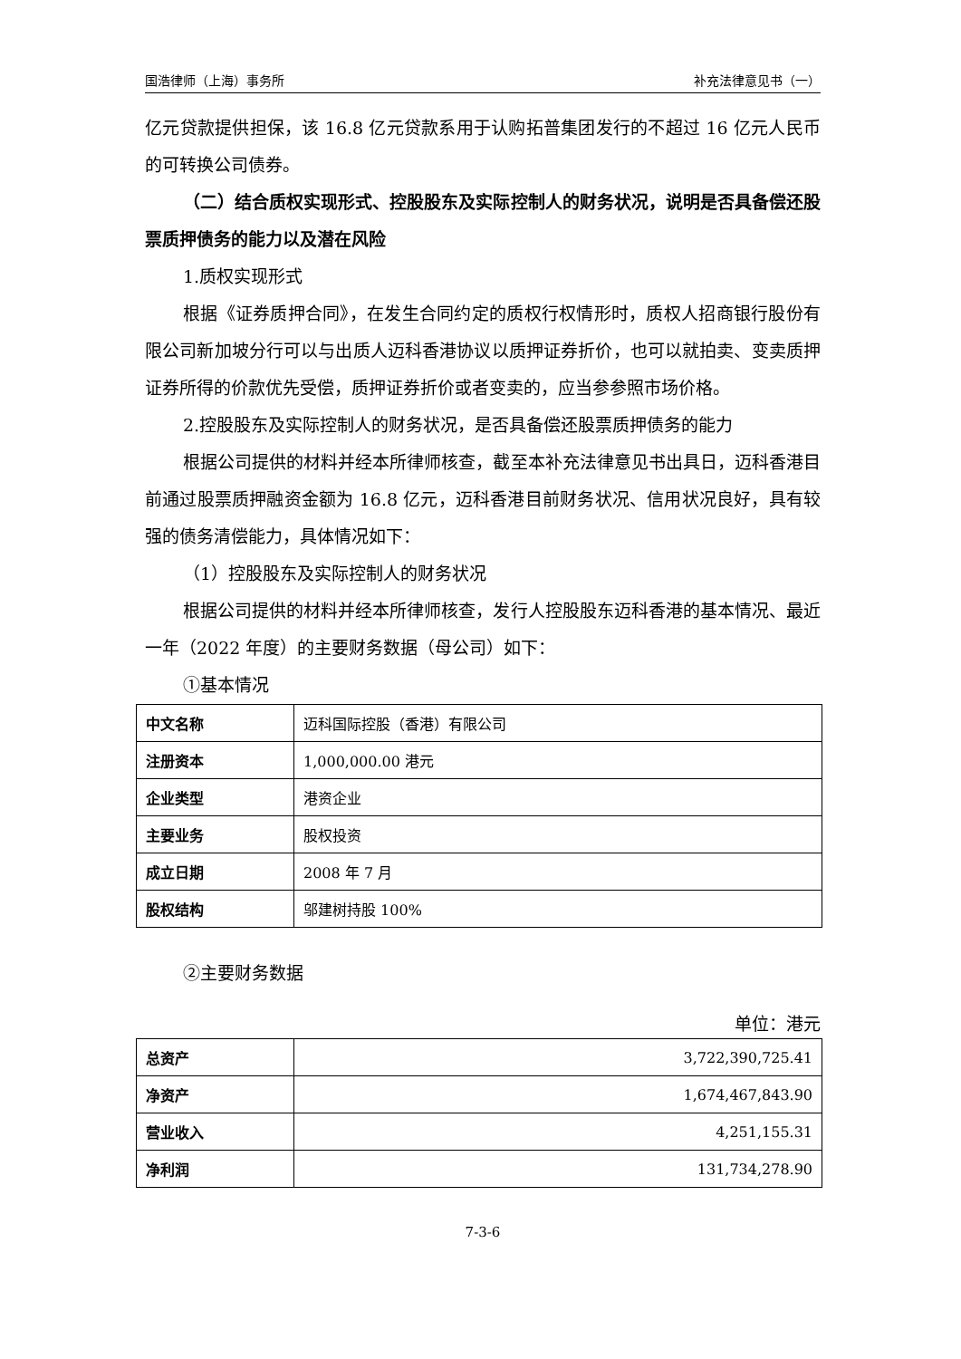国浩律师（上海）事务所 补充法律意见书（一）
亿元贷款提供担保，该 16.8 亿元贷款系用于认购拓普集团发行的不超过 16 亿元人民币的可转换公司债券。
（二）结合质权实现形式、控股股东及实际控制人的财务状况，说明是否具备偿还股票质押债务的能力以及潜在风险
1.质权实现形式
根据《证券质押合同》，在发生合同约定的质权行权情形时，质权人招商银行股份有限公司新加坡分行可以与出质人迈科香港协议以质押证券折价，也可以就拍卖、变卖质押证券所得的价款优先受偿，质押证券折价或者变卖的，应当参参照市场价格。
2.控股股东及实际控制人的财务状况，是否具备偿还股票质押债务的能力
根据公司提供的材料并经本所律师核查，截至本补充法律意见书出具日，迈科香港目前通过股票质押融资金额为 16.8 亿元，迈科香港目前财务状况、信用状况良好，具有较强的债务清偿能力，具体情况如下：
（1）控股股东及实际控制人的财务状况
根据公司提供的材料并经本所律师核查，发行人控股股东迈科香港的基本情况、最近一年（2022 年度）的主要财务数据（母公司）如下：
①基本情况
| 中文名称 | 迈科国际控股（香港）有限公司 |
| 注册资本 | 1,000,000.00 港元 |
| 企业类型 | 港资企业 |
| 主要业务 | 股权投资 |
| 成立日期 | 2008 年 7 月 |
| 股权结构 | 邬建树持股 100% |
②主要财务数据
单位：港元
| 总资产 | 3,722,390,725.41 |
| 净资产 | 1,674,467,843.90 |
| 营业收入 | 4,251,155.31 |
| 净利润 | 131,734,278.90 |
7-3-6